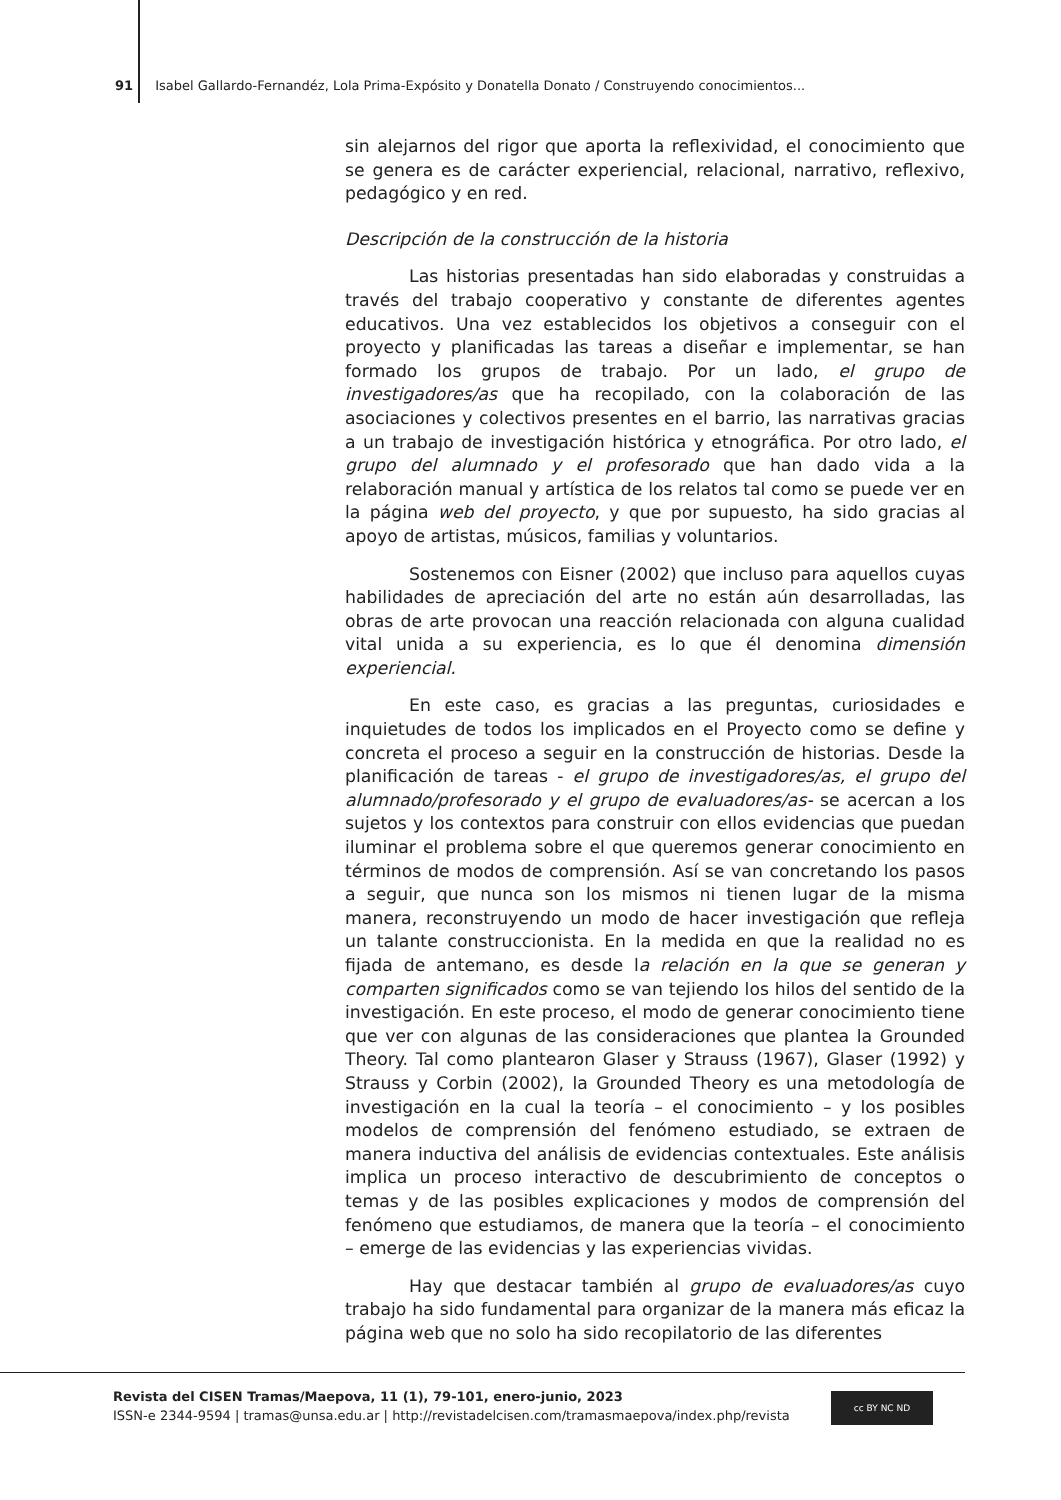91 Isabel Gallardo-Fernandéz, Lola Prima-Expósito y Donatella Donato / Construyendo conocimientos...
sin alejarnos del rigor que aporta la reflexividad, el conocimiento que se genera es de carácter experiencial, relacional, narrativo, reflexivo, pedagógico y en red.
Descripción de la construcción de la historia
Las historias presentadas han sido elaboradas y construidas a través del trabajo cooperativo y constante de diferentes agentes educativos. Una vez establecidos los objetivos a conseguir con el proyecto y planificadas las tareas a diseñar e implementar, se han formado los grupos de trabajo. Por un lado, el grupo de investigadores/as que ha recopilado, con la colaboración de las asociaciones y colectivos presentes en el barrio, las narrativas gracias a un trabajo de investigación histórica y etnográfica. Por otro lado, el grupo del alumnado y el profesorado que han dado vida a la relaboración manual y artística de los relatos tal como se puede ver en la página web del proyecto, y que por supuesto, ha sido gracias al apoyo de artistas, músicos, familias y voluntarios.
Sostenemos con Eisner (2002) que incluso para aquellos cuyas habilidades de apreciación del arte no están aún desarrolladas, las obras de arte provocan una reacción relacionada con alguna cualidad vital unida a su experiencia, es lo que él denomina dimensión experiencial.
En este caso, es gracias a las preguntas, curiosidades e inquietudes de todos los implicados en el Proyecto como se define y concreta el proceso a seguir en la construcción de historias. Desde la planificación de tareas - el grupo de investigadores/as, el grupo del alumnado/profesorado y el grupo de evaluadores/as- se acercan a los sujetos y los contextos para construir con ellos evidencias que puedan iluminar el problema sobre el que queremos generar conocimiento en términos de modos de comprensión. Así se van concretando los pasos a seguir, que nunca son los mismos ni tienen lugar de la misma manera, reconstruyendo un modo de hacer investigación que refleja un talante construccionista. En la medida en que la realidad no es fijada de antemano, es desde la relación en la que se generan y comparten significados como se van tejiendo los hilos del sentido de la investigación. En este proceso, el modo de generar conocimiento tiene que ver con algunas de las consideraciones que plantea la Grounded Theory. Tal como plantearon Glaser y Strauss (1967), Glaser (1992) y Strauss y Corbin (2002), la Grounded Theory es una metodología de investigación en la cual la teoría – el conocimiento – y los posibles modelos de comprensión del fenómeno estudiado, se extraen de manera inductiva del análisis de evidencias contextuales. Este análisis implica un proceso interactivo de descubrimiento de conceptos o temas y de las posibles explicaciones y modos de comprensión del fenómeno que estudiamos, de manera que la teoría – el conocimiento – emerge de las evidencias y las experiencias vividas.
Hay que destacar también al grupo de evaluadores/as cuyo trabajo ha sido fundamental para organizar de la manera más eficaz la página web que no solo ha sido recopilatorio de las diferentes
Revista del CISEN Tramas/Maepova, 11 (1), 79-101, enero-junio, 2023
ISSN-e 2344-9594 | tramas@unsa.edu.ar | http://revistadelcisen.com/tramasmaepova/index.php/revista
cc BY NC ND